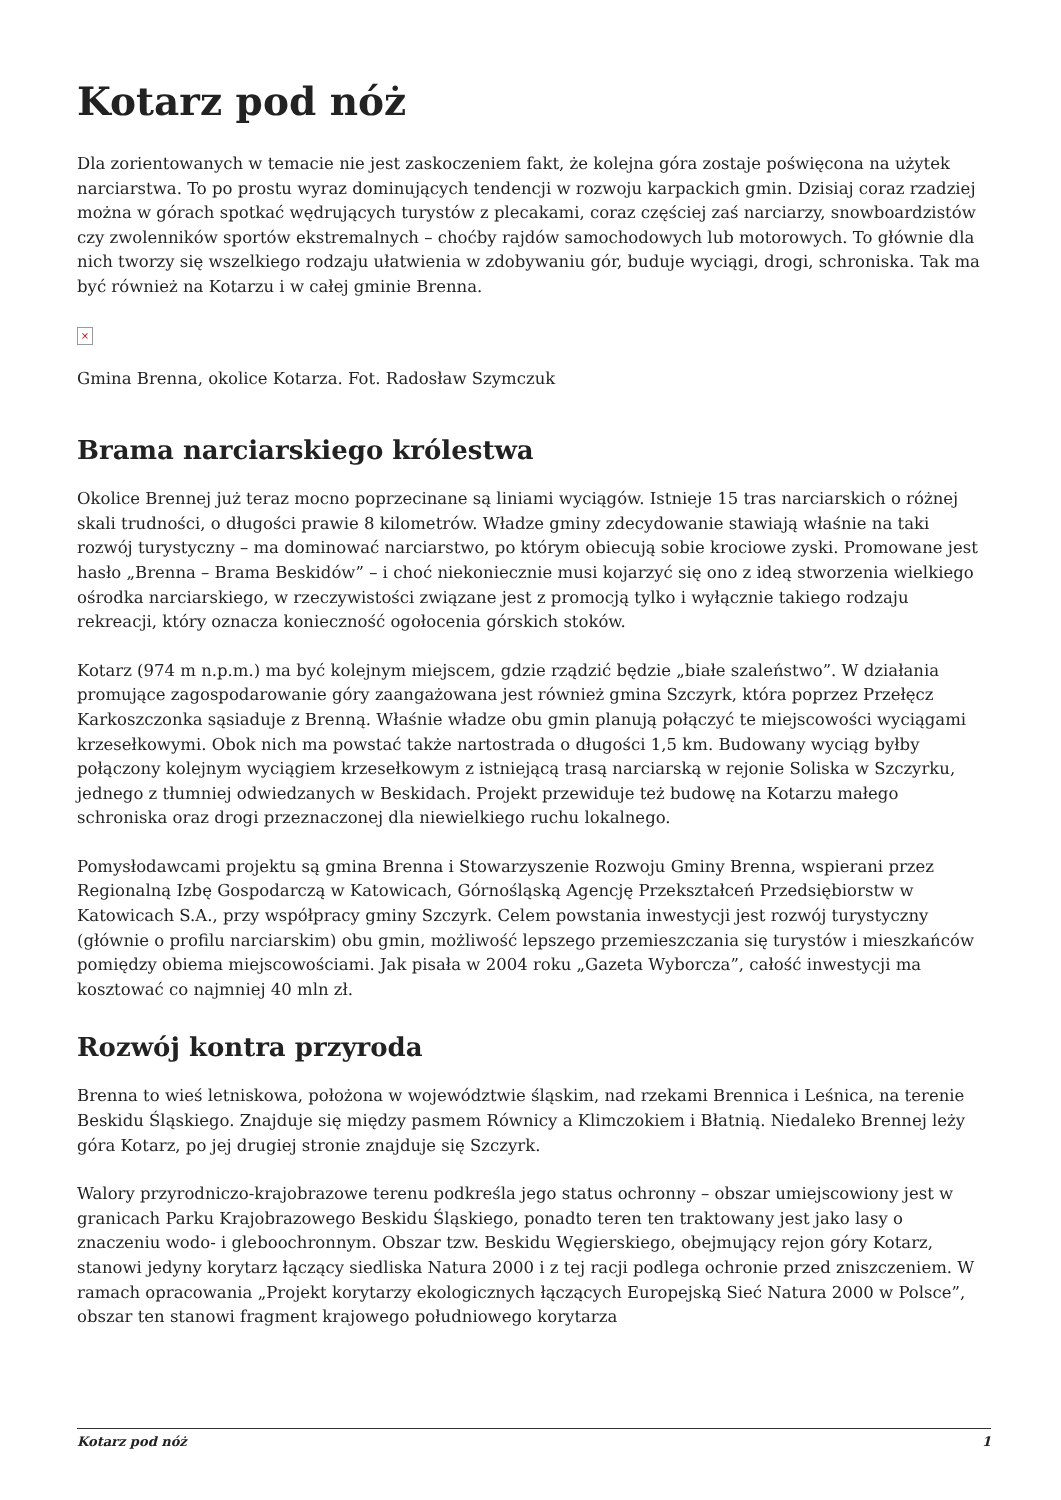Kotarz pod nóż
Dla zorientowanych w temacie nie jest zaskoczeniem fakt, że kolejna góra zostaje poświęcona na użytek narciarstwa. To po prostu wyraz dominujących tendencji w rozwoju karpackich gmin. Dzisiaj coraz rzadziej można w górach spotkać wędrujących turystów z plecakami, coraz częściej zaś narciarzy, snowboardzistów czy zwolenników sportów ekstremalnych – choćby rajdów samochodowych lub motorowych. To głównie dla nich tworzy się wszelkiego rodzaju ułatwienia w zdobywaniu gór, buduje wyciągi, drogi, schroniska. Tak ma być również na Kotarzu i w całej gminie Brenna.
×
Gmina Brenna, okolice Kotarza. Fot. Radosław Szymczuk
Brama narciarskiego królestwa
Okolice Brennej już teraz mocno poprzecinane są liniami wyciągów. Istnieje 15 tras narciarskich o różnej skali trudności, o długości prawie 8 kilometrów. Władze gminy zdecydowanie stawiają właśnie na taki rozwój turystyczny – ma dominować narciarstwo, po którym obiecują sobie krociowe zyski. Promowane jest hasło „Brenna – Brama Beskidów” – i choć niekoniecznie musi kojarzyć się ono z ideą stworzenia wielkiego ośrodka narciarskiego, w rzeczywistości związane jest z promocją tylko i wyłącznie takiego rodzaju rekreacji, który oznacza konieczność ogołocenia górskich stoków.
Kotarz (974 m n.p.m.) ma być kolejnym miejscem, gdzie rządzić będzie „białe szaleństwo”. W działania promujące zagospodarowanie góry zaangażowana jest również gmina Szczyrk, która poprzez Przełęcz Karkoszczonka sąsiaduje z Brenną. Właśnie władze obu gmin planują połączyć te miejscowości wyciągami krzesełkowymi. Obok nich ma powstać także nartostrada o długości 1,5 km. Budowany wyciąg byłby połączony kolejnym wyciągiem krzesełkowym z istniejącą trasą narciarską w rejonie Soliska w Szczyrku, jednego z tłumniej odwiedzanych w Beskidach. Projekt przewiduje też budowę na Kotarzu małego schroniska oraz drogi przeznaczonej dla niewielkiego ruchu lokalnego.
Pomysłodawcami projektu są gmina Brenna i Stowarzyszenie Rozwoju Gminy Brenna, wspierani przez Regionalną Izbę Gospodarczą w Katowicach, Górnośląską Agencję Przekształceń Przedsiębiorstw w Katowicach S.A., przy współpracy gminy Szczyrk. Celem powstania inwestycji jest rozwój turystyczny (głównie o profilu narciarskim) obu gmin, możliwość lepszego przemieszczania się turystów i mieszkańców pomiędzy obiema miejscowościami. Jak pisała w 2004 roku „Gazeta Wyborcza”, całość inwestycji ma kosztować co najmniej 40 mln zł.
Rozwój kontra przyroda
Brenna to wieś letniskowa, położona w województwie śląskim, nad rzekami Brennica i Leśnica, na terenie Beskidu Śląskiego. Znajduje się między pasmem Równicy a Klimczokiem i Błatnią. Niedaleko Brennej leży góra Kotarz, po jej drugiej stronie znajduje się Szczyrk.
Walory przyrodniczo-krajobrazowe terenu podkreśla jego status ochronny – obszar umiejscowiony jest w granicach Parku Krajobrazowego Beskidu Śląskiego, ponadto teren ten traktowany jest jako lasy o znaczeniu wodo- i gleboochronnym. Obszar tzw. Beskidu Węgierskiego, obejmujący rejon góry Kotarz, stanowi jedyny korytarz łączący siedliska Natura 2000 i z tej racji podlega ochronie przed zniszczeniem. W ramach opracowania „Projekt korytarzy ekologicznych łączących Europejską Sieć Natura 2000 w Polsce”, obszar ten stanowi fragment krajowego południowego korytarza
Kotarz pod nóż 1